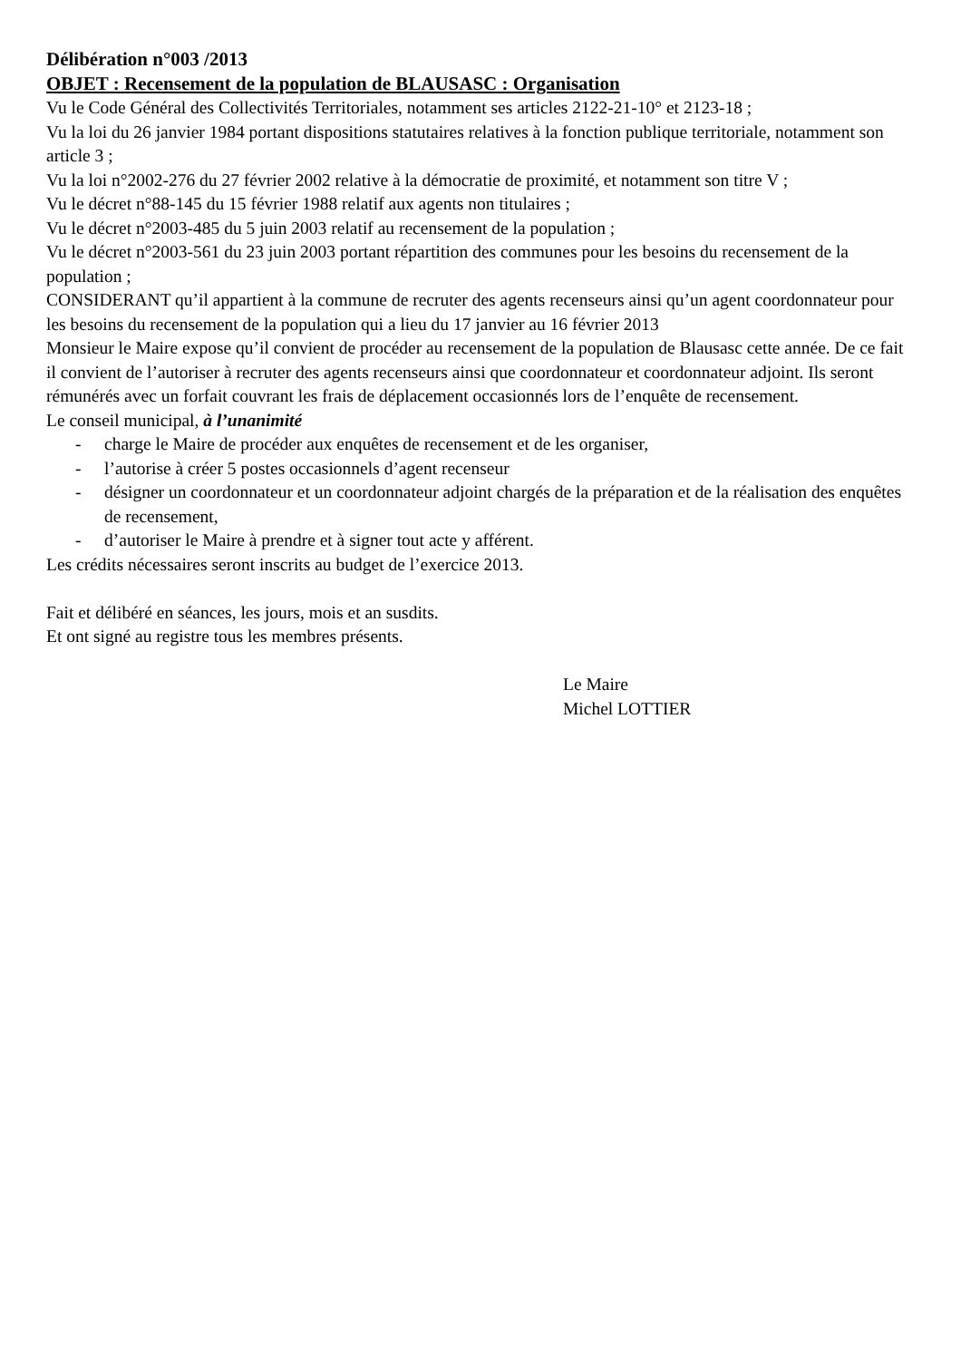Délibération n°003 /2013
OBJET : Recensement de la population de BLAUSASC : Organisation
Vu le Code Général des Collectivités Territoriales, notamment ses articles 2122-21-10° et 2123-18 ;
Vu la loi du 26 janvier 1984 portant dispositions statutaires relatives à la fonction publique territoriale, notamment son article 3 ;
Vu la loi n°2002-276 du 27 février 2002 relative à la démocratie de proximité, et notamment son titre V ;
Vu le décret n°88-145 du 15 février 1988 relatif aux agents non titulaires ;
Vu le décret n°2003-485 du 5 juin 2003 relatif au recensement de la population ;
Vu le décret n°2003-561 du 23 juin 2003 portant répartition des communes pour les besoins du recensement de la population ;
CONSIDERANT qu’il appartient à la commune de recruter des agents recenseurs ainsi qu’un agent coordonnateur pour les besoins du recensement de la population qui a lieu du 17 janvier au 16 février 2013
Monsieur le Maire expose qu’il convient de procéder au recensement de la population de Blausasc cette année. De ce fait il convient de l’autoriser à recruter des agents recenseurs ainsi que coordonnateur et coordonnateur adjoint. Ils seront rémunérés avec un forfait couvrant les frais de déplacement occasionnés lors de l’enquête de recensement.
Le conseil municipal, à l’unanimité
- charge le Maire de procéder aux enquêtes de recensement et de les organiser,
- l’autorise à créer 5 postes occasionnels d’agent recenseur
- désigner un coordonnateur et un coordonnateur adjoint chargés de la préparation et de la réalisation des enquêtes de recensement,
- d’autoriser le Maire à prendre et à signer tout acte y afférent.
Les crédits nécessaires seront inscrits au budget de l’exercice 2013.
Fait et délibéré en séances, les jours, mois et an susdits.
Et ont signé au registre tous les membres présents.
Le Maire
Michel LOTTIER